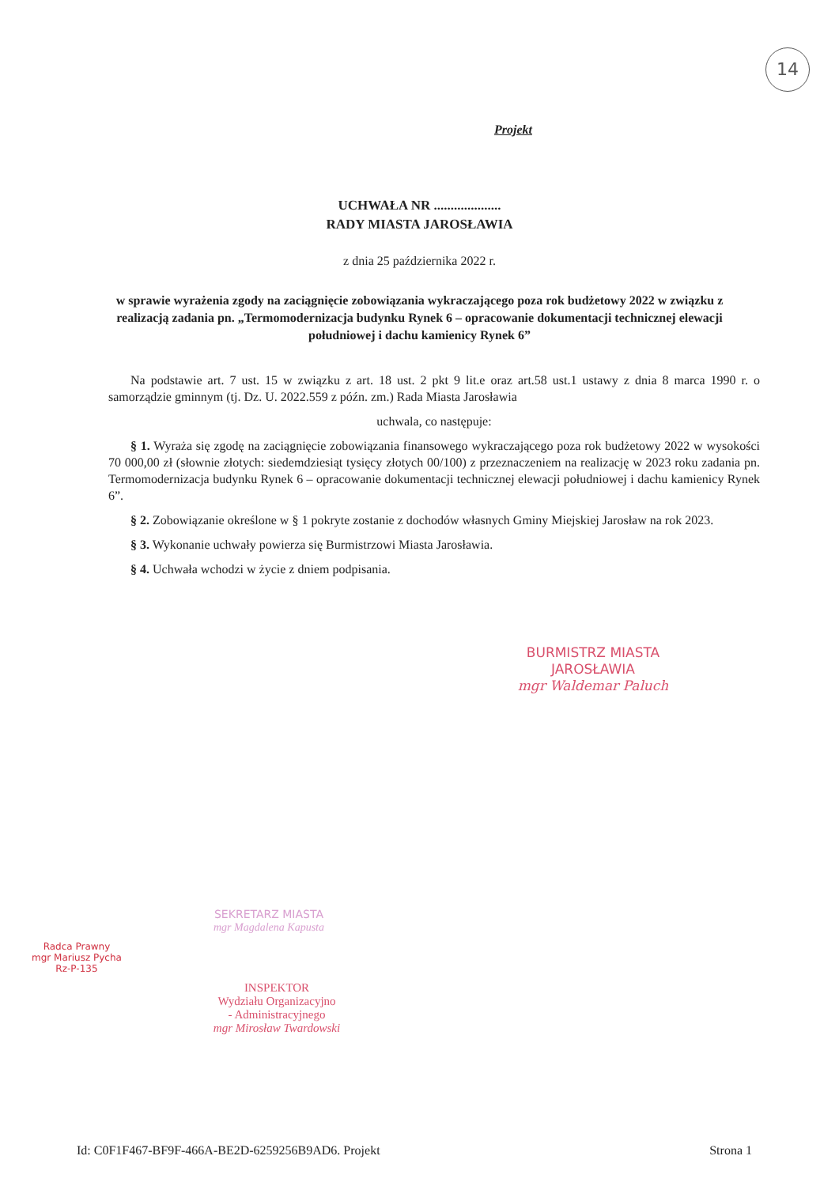14
Projekt
UCHWAŁA NR ....................
RADY MIASTA JAROSŁAWIA
z dnia 25 października 2022 r.
w sprawie wyrażenia zgody na zaciągnięcie zobowiązania wykraczającego poza rok budżetowy 2022 w związku z realizacją zadania pn. „Termomodernizacja budynku Rynek 6 – opracowanie dokumentacji technicznej elewacji południowej i dachu kamienicy Rynek 6”
Na podstawie art. 7 ust. 15 w związku z art. 18 ust. 2 pkt 9 lit.e oraz art.58 ust.1 ustawy z dnia 8 marca 1990 r. o samorządzie gminnym (tj. Dz. U. 2022.559 z późn. zm.) Rada Miasta Jarosławia
uchwala, co następuje:
§ 1. Wyraża się zgodę na zaciągnięcie zobowiązania finansowego wykraczającego poza rok budżetowy 2022 w wysokości 70 000,00 zł (słownie złotych: siedemdziesiąt tysięcy złotych 00/100) z przeznaczeniem na realizację w 2023 roku zadania pn. Termomodernizacja budynku Rynek 6 – opracowanie dokumentacji technicznej elewacji południowej i dachu kamienicy Rynek 6”.
§ 2. Zobowiązanie określone w § 1 pokryte zostanie z dochodów własnych Gminy Miejskiej Jarosław na rok 2023.
§ 3. Wykonanie uchwały powierza się Burmistrzowi Miasta Jarosławia.
§ 4. Uchwała wchodzi w życie z dniem podpisania.
BURMISTRZ MIASTA
JAROSŁAWIA
mgr Waldemar Paluch
SEKRETARZ MIASTA
mgr Magdalena Kapusta
INSPEKTOR
Wydziału Organizacyjno
- Administracyjnego
mgr Mirosław Twardowski
Radca Prawny
mgr Mariusz Pycha
Rz-P-135
Id: C0F1F467-BF9F-466A-BE2D-6259256B9AD6. Projekt Strona 1